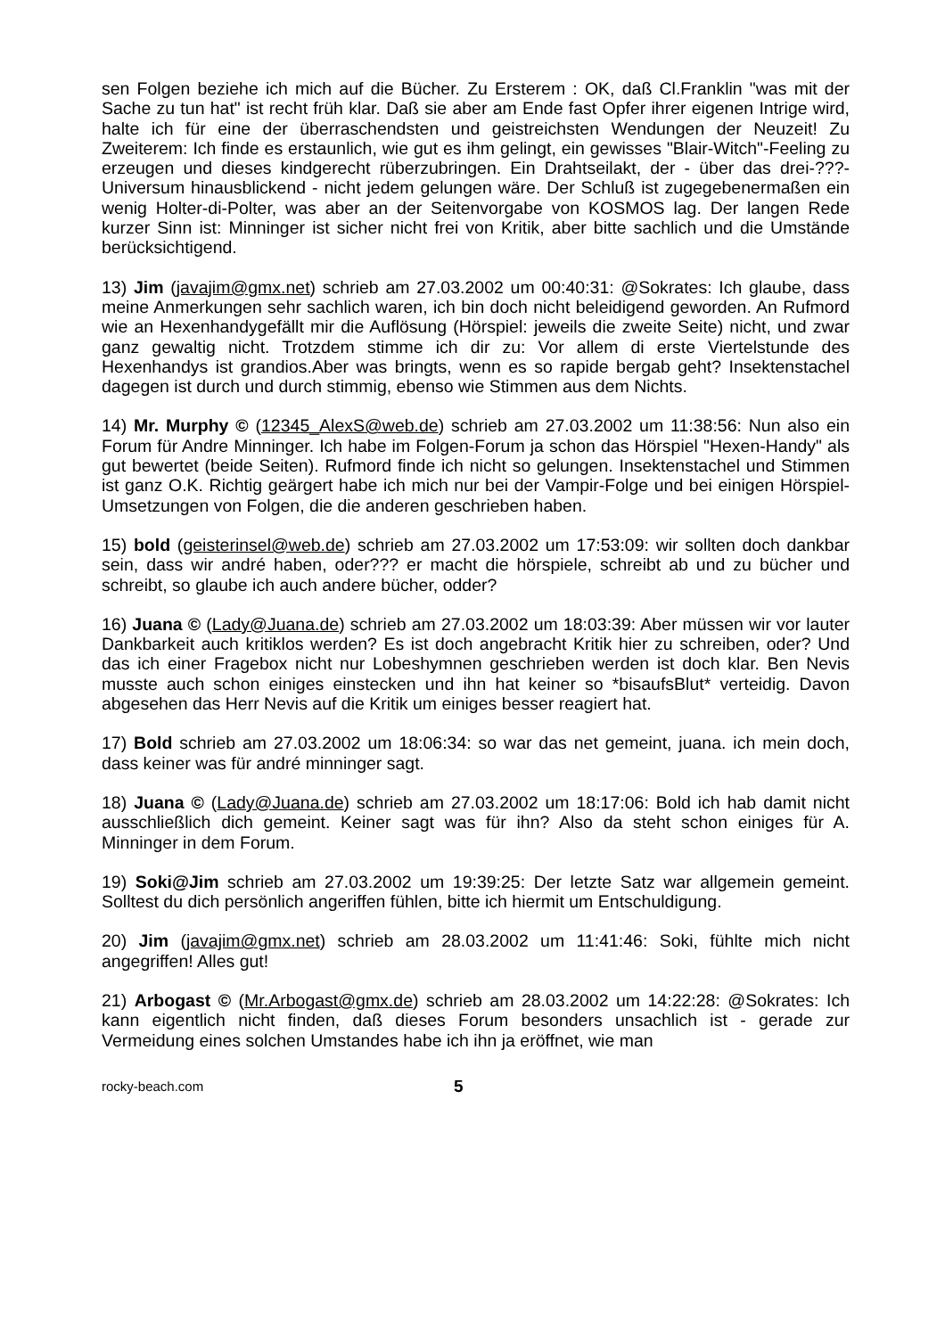sen Folgen beziehe ich mich auf die Bücher. Zu Ersterem : OK, daß Cl.Franklin "was mit der Sache zu tun hat" ist recht früh klar. Daß sie aber am Ende fast Opfer ihrer eigenen Intrige wird, halte ich für eine der überraschendsten und geistreichsten Wendungen der Neuzeit! Zu Zweiterem: Ich finde es erstaunlich, wie gut es ihm gelingt, ein gewisses "Blair-Witch"-Feeling zu erzeugen und dieses kindgerecht rüberzubringen. Ein Drahtseilakt, der - über das drei-???-Universum hinausblickend - nicht jedem gelungen wäre. Der Schluß ist zugegebenermaßen ein wenig Holter-di-Polter, was aber an der Seitenvorgabe von KOSMOS lag. Der langen Rede kurzer Sinn ist: Minninger ist sicher nicht frei von Kritik, aber bitte sachlich und die Umstände berücksichtigend.
13) Jim (javajim@gmx.net) schrieb am 27.03.2002 um 00:40:31: @Sokrates: Ich glaube, dass meine Anmerkungen sehr sachlich waren, ich bin doch nicht beleidigend geworden. An Rufmord wie an Hexenhandygefällt mir die Auflösung (Hörspiel: jeweils die zweite Seite) nicht, und zwar ganz gewaltig nicht. Trotzdem stimme ich dir zu: Vor allem di erste Viertelstunde des Hexenhandys ist grandios.Aber was bringts, wenn es so rapide bergab geht? Insektenstachel dagegen ist durch und durch stimmig, ebenso wie Stimmen aus dem Nichts.
14) Mr. Murphy © (12345_AlexS@web.de) schrieb am 27.03.2002 um 11:38:56: Nun also ein Forum für Andre Minninger. Ich habe im Folgen-Forum ja schon das Hörspiel "Hexen-Handy" als gut bewertet (beide Seiten). Rufmord finde ich nicht so gelungen. Insektenstachel und Stimmen ist ganz O.K. Richtig geärgert habe ich mich nur bei der Vampir-Folge und bei einigen Hörspiel-Umsetzungen von Folgen, die die anderen geschrieben haben.
15) bold (geisterinsel@web.de) schrieb am 27.03.2002 um 17:53:09: wir sollten doch dankbar sein, dass wir andré haben, oder??? er macht die hörspiele, schreibt ab und zu bücher und schreibt, so glaube ich auch andere bücher, odder?
16) Juana © (Lady@Juana.de) schrieb am 27.03.2002 um 18:03:39: Aber müssen wir vor lauter Dankbarkeit auch kritiklos werden? Es ist doch angebracht Kritik hier zu schreiben, oder? Und das ich einer Fragebox nicht nur Lobeshymnen geschrieben werden ist doch klar. Ben Nevis musste auch schon einiges einstecken und ihn hat keiner so *bisaufsBlut* verteidig. Davon abgesehen das Herr Nevis auf die Kritik um einiges besser reagiert hat.
17) Bold schrieb am 27.03.2002 um 18:06:34: so war das net gemeint, juana. ich mein doch, dass keiner was für andré minninger sagt.
18) Juana © (Lady@Juana.de) schrieb am 27.03.2002 um 18:17:06: Bold ich hab damit nicht ausschließlich dich gemeint. Keiner sagt was für ihn? Also da steht schon einiges für A. Minninger in dem Forum.
19) Soki@Jim schrieb am 27.03.2002 um 19:39:25: Der letzte Satz war allgemein gemeint. Solltest du dich persönlich angeriffen fühlen, bitte ich hiermit um Entschuldigung.
20) Jim (javajim@gmx.net) schrieb am 28.03.2002 um 11:41:46: Soki, fühlte mich nicht angegriffen! Alles gut!
21) Arbogast © (Mr.Arbogast@gmx.de) schrieb am 28.03.2002 um 14:22:28: @Sokrates: Ich kann eigentlich nicht finden, daß dieses Forum besonders unsachlich ist - gerade zur Vermeidung eines solchen Umstandes habe ich ihn ja eröffnet, wie man
rocky-beach.com 5